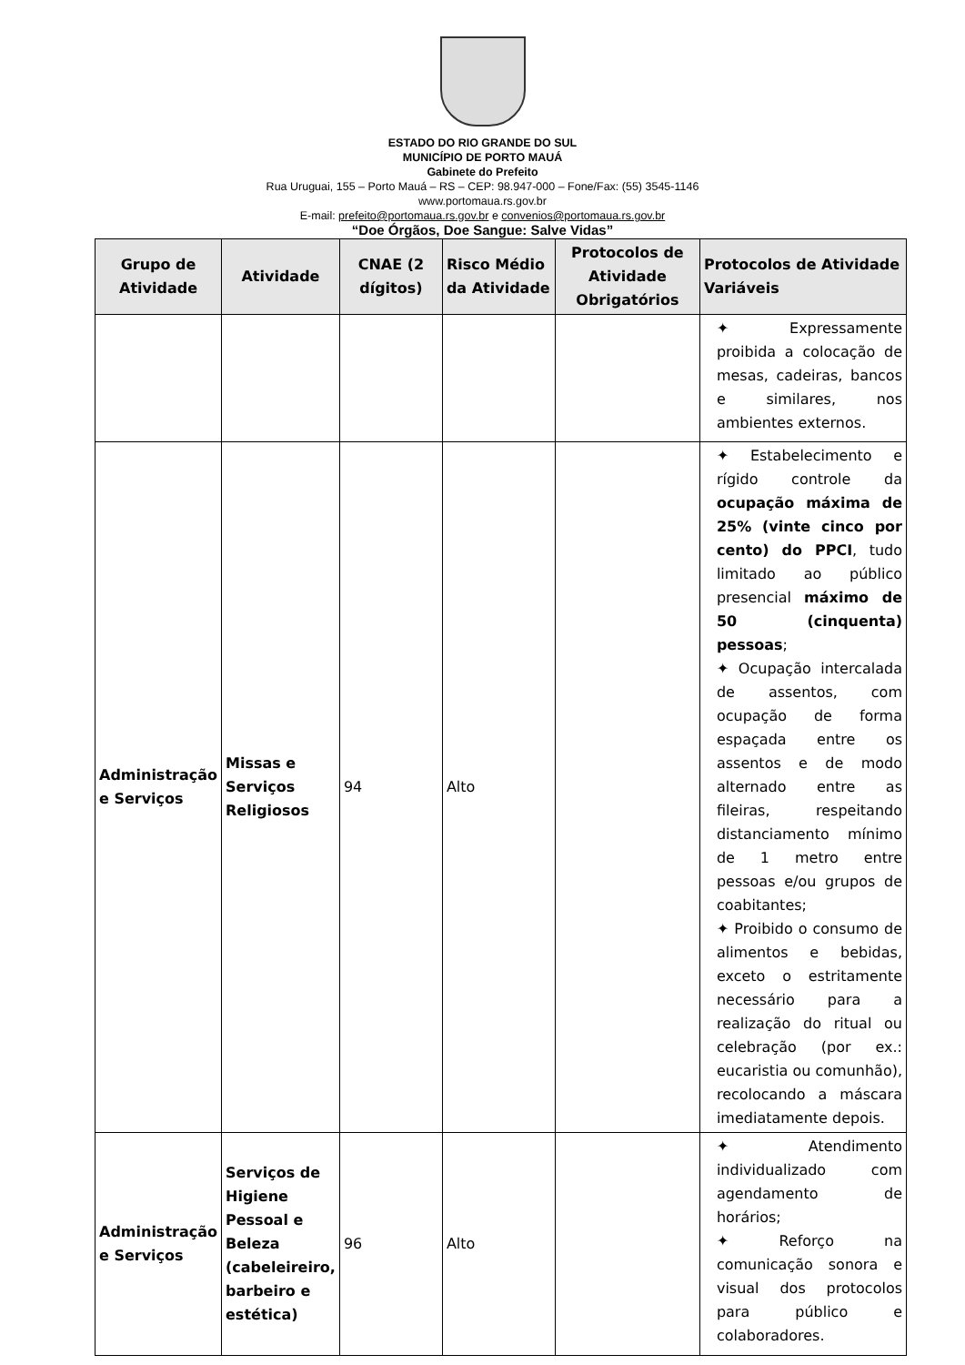ESTADO DO RIO GRANDE DO SUL
MUNICÍPIO DE PORTO MAUÁ
Gabinete do Prefeito
Rua Uruguai, 155 – Porto Mauá – RS – CEP: 98.947-000 – Fone/Fax: (55) 3545-1146
www.portomaua.rs.gov.br
E-mail: prefeito@portomaua.rs.gov.br e convenios@portomaua.rs.gov.br
“Doe Órgãos, Doe Sangue: Salve Vidas”
| Grupo de Atividade | Atividade | CNAE (2 dígitos) | Risco Médio da Atividade | Protocolos de Atividade Obrigatórios | Protocolos de Atividade Variáveis |
| --- | --- | --- | --- | --- | --- |
| | | | | | ✦ Expressamente proibida a colocação de mesas, cadeiras, bancos e similares, nos ambientes externos. |
| Administração e Serviços | Missas e Serviços Religiosos | 94 | Alto | | ✦ Estabelecimento e rígido controle da ocupação máxima de 25% (vinte cinco por cento) do PPCI , tudo limitado ao público presencial máximo de 50 (cinquenta) pessoas ; ✦ Ocupação intercalada de assentos, com ocupação de forma espaçada entre os assentos e de modo alternado entre as fileiras, respeitando distanciamento mínimo de 1 metro entre pessoas e/ou grupos de coabitantes; ✦ Proibido o consumo de alimentos e bebidas, exceto o estritamente necessário para a realização do ritual ou celebração (por ex.: eucaristia ou comunhão), recolocando a máscara imediatamente depois. |
| Administração e Serviços | Serviços de Higiene Pessoal e Beleza (cabeleireiro, barbeiro e estética) | 96 | Alto | | ✦ Atendimento individualizado com agendamento de horários; ✦ Reforço na comunicação sonora e visual dos protocolos para público e colaboradores. |